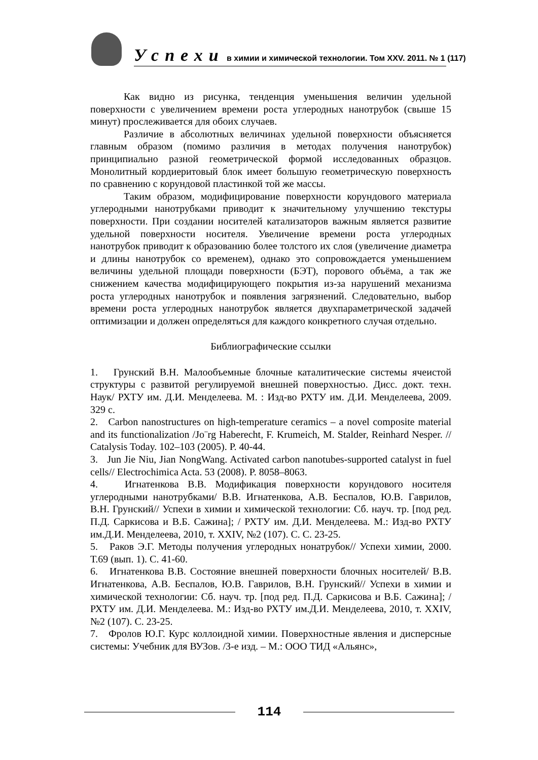Успехи в химии и химической технологии. Том XXV. 2011. № 1 (117)
Как видно из рисунка, тенденция уменьшения величин удельной поверхности с увеличением времени роста углеродных нанотрубок (свыше 15 минут) прослеживается для обоих случаев.
Различие в абсолютных величинах удельной поверхности объясняется главным образом (помимо различия в методах получения нанотрубок) принципиально разной геометрической формой исследованных образцов. Монолитный кордиеритовый блок имеет большую геометрическую поверхность по сравнению с корундовой пластинкой той же массы.
Таким образом, модифицирование поверхности корундового материала углеродными нанотрубками приводит к значительному улучшению текстуры поверхности. При создании носителей катализаторов важным является развитие удельной поверхности носителя. Увеличение времени роста углеродных нанотрубок приводит к образованию более толстого их слоя (увеличение диаметра и длины нанотрубок со временем), однако это сопровождается уменьшением величины удельной площади поверхности (БЭТ), порового объёма, а так же снижением качества модифицирующего покрытия из-за нарушений механизма роста углеродных нанотрубок и появления загрязнений. Следовательно, выбор времени роста углеродных нанотрубок является двухпараметрической задачей оптимизации и должен определяться для каждого конкретного случая отдельно.
Библиографические ссылки
1. Грунский В.Н. Малообъемные блочные каталитические системы ячеистой структуры с развитой регулируемой внешней поверхностью. Дисс. докт. техн. Наук/ РХТУ им. Д.И. Менделеева. М. : Изд-во РХТУ им. Д.И. Менделеева, 2009. 329 с.
2. Carbon nanostructures on high-temperature ceramics – a novel composite material and its functionalization /Jo¨rg Haberecht, F. Krumeich, M. Stalder, Reinhard Nesper. // Catalysis Today. 102–103 (2005). P. 40-44.
3. Jun Jie Niu, Jian NongWang. Activated carbon nanotubes-supported catalyst in fuel cells// Electrochimica Acta. 53 (2008). P. 8058–8063.
4. Игнатенкова В.В. Модификация поверхности корундового носителя углеродными нанотрубками/ В.В. Игнатенкова, А.В. Беспалов, Ю.В. Гаврилов, В.Н. Грунский// Успехи в химии и химической технологии: Сб. науч. тр. [под ред. П.Д. Саркисова и В.Б. Сажина]; / РХТУ им. Д.И. Менделеева. М.: Изд-во РХТУ им.Д.И. Менделеева, 2010, т. XXIV, №2 (107). С. С. 23-25.
5. Раков Э.Г. Методы получения углеродных нонатрубок// Успехи химии, 2000. Т.69 (вып. 1). С. 41-60.
6. Игнатенкова В.В. Состояние внешней поверхности блочных носителей/ В.В. Игнатенкова, А.В. Беспалов, Ю.В. Гаврилов, В.Н. Грунский// Успехи в химии и химической технологии: Сб. науч. тр. [под ред. П.Д. Саркисова и В.Б. Сажина]; / РХТУ им. Д.И. Менделеева. М.: Изд-во РХТУ им.Д.И. Менделеева, 2010, т. XXIV, №2 (107). С. 23-25.
7. Фролов Ю.Г. Курс коллоидной химии. Поверхностные явления и дисперсные системы: Учебник для ВУЗов. /3-е изд. – М.: ООО ТИД «Альянс»,
114